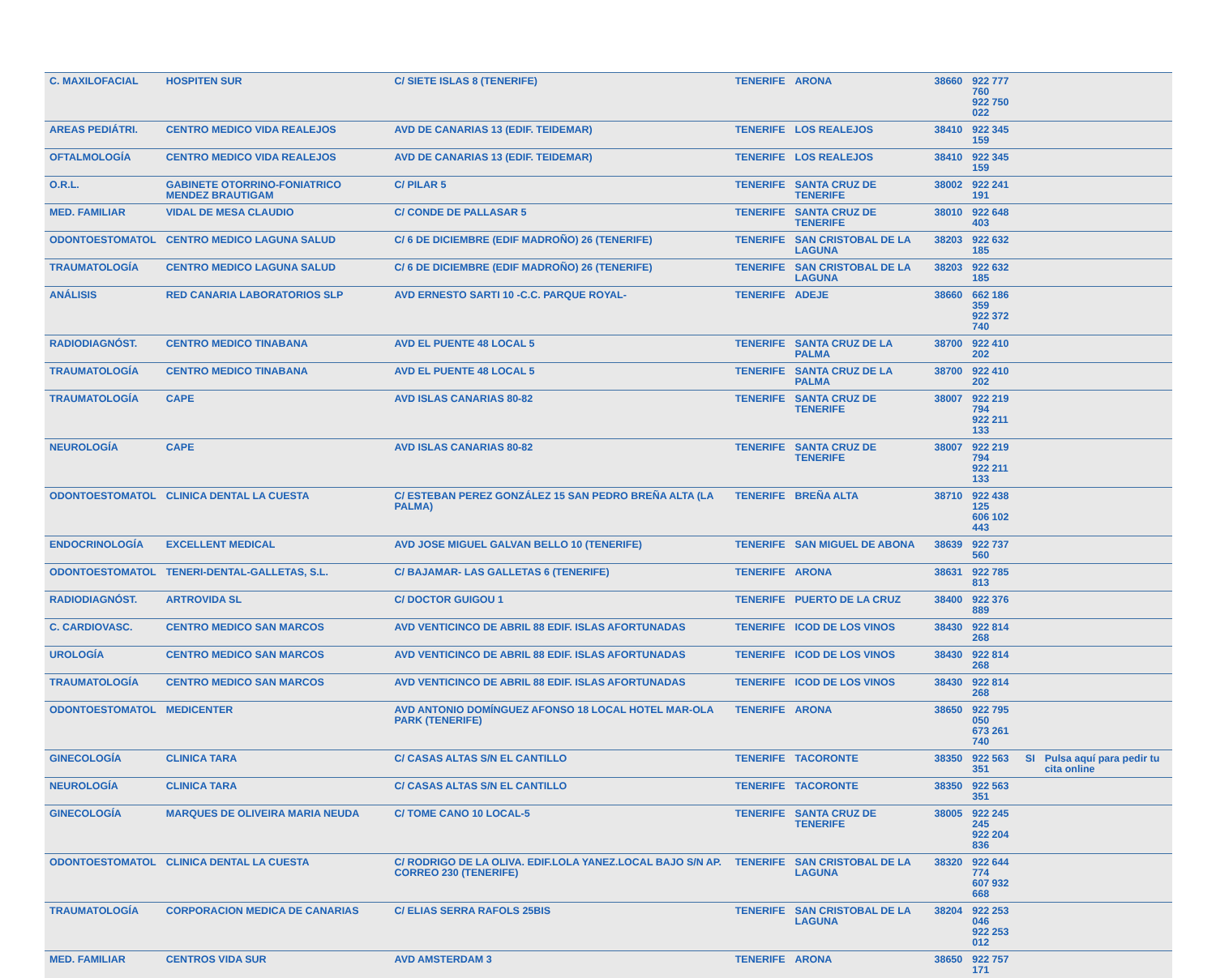| C. MAXILOFACIAL | HOSPITEN SUR | C/ SIETE ISLAS 8 (TENERIFE) | TENERIFE | ARONA | 38660 | 922 777 760 922 750 022 | | |
| AREAS PEDIÁTRI. | CENTRO MEDICO VIDA REALEJOS | AVD DE CANARIAS 13 (EDIF. TEIDEMAR) | TENERIFE | LOS REALEJOS | 38410 | 922 345 159 | | |
| OFTALMOLOGÍA | CENTRO MEDICO VIDA REALEJOS | AVD DE CANARIAS 13 (EDIF. TEIDEMAR) | TENERIFE | LOS REALEJOS | 38410 | 922 345 159 | | |
| O.R.L. | GABINETE OTORRINO-FONIATRICO MENDEZ BRAUTIGAM | C/ PILAR 5 | TENERIFE | SANTA CRUZ DE TENERIFE | 38002 | 922 241 191 | | |
| MED. FAMILIAR | VIDAL DE MESA CLAUDIO | C/ CONDE DE PALLASAR 5 | TENERIFE | SANTA CRUZ DE TENERIFE | 38010 | 922 648 403 | | |
| ODONTOESTOMATOL | CENTRO MEDICO LAGUNA SALUD | C/ 6 DE DICIEMBRE (EDIF MADROÑO) 26 (TENERIFE) | TENERIFE | SAN CRISTOBAL DE LA LAGUNA | 38203 | 922 632 185 | | |
| TRAUMATOLOGÍA | CENTRO MEDICO LAGUNA SALUD | C/ 6 DE DICIEMBRE (EDIF MADROÑO) 26 (TENERIFE) | TENERIFE | SAN CRISTOBAL DE LA LAGUNA | 38203 | 922 632 185 | | |
| ANÁLISIS | RED CANARIA LABORATORIOS SLP | AVD ERNESTO SARTI 10 -C.C. PARQUE ROYAL- | TENERIFE | ADEJE | 38660 | 662 186 359 922 372 740 | | |
| RADIODIAGNÓST. | CENTRO MEDICO TINABANA | AVD EL PUENTE 48 LOCAL 5 | TENERIFE | SANTA CRUZ DE LA PALMA | 38700 | 922 410 202 | | |
| TRAUMATOLOGÍA | CENTRO MEDICO TINABANA | AVD EL PUENTE 48 LOCAL 5 | TENERIFE | SANTA CRUZ DE LA PALMA | 38700 | 922 410 202 | | |
| TRAUMATOLOGÍA | CAPE | AVD ISLAS CANARIAS 80-82 | TENERIFE | SANTA CRUZ DE TENERIFE | 38007 | 922 219 794 922 211 133 | | |
| NEUROLOGÍA | CAPE | AVD ISLAS CANARIAS 80-82 | TENERIFE | SANTA CRUZ DE TENERIFE | 38007 | 922 219 794 922 211 133 | | |
| ODONTOESTOMATOL | CLINICA DENTAL LA CUESTA | C/ ESTEBAN PEREZ GONZÁLEZ 15 SAN PEDRO BREÑA ALTA (LA PALMA) | TENERIFE | BREÑA ALTA | 38710 | 922 438 125 606 102 443 | | |
| ENDOCRINOLOGÍA | EXCELLENT MEDICAL | AVD JOSE MIGUEL GALVAN BELLO 10 (TENERIFE) | TENERIFE | SAN MIGUEL DE ABONA | 38639 | 922 737 560 | | |
| ODONTOESTOMATOL | TENERI-DENTAL-GALLETAS, S.L. | C/ BAJAMAR- LAS GALLETAS 6 (TENERIFE) | TENERIFE | ARONA | 38631 | 922 785 813 | | |
| RADIODIAGNÓST. | ARTROVIDA SL | C/ DOCTOR GUIGOU 1 | TENERIFE | PUERTO DE LA CRUZ | 38400 | 922 376 889 | | |
| C. CARDIOVASC. | CENTRO MEDICO SAN MARCOS | AVD VENTICINCO DE ABRIL 88 EDIF. ISLAS AFORTUNADAS | TENERIFE | ICOD DE LOS VINOS | 38430 | 922 814 268 | | |
| UROLOGÍA | CENTRO MEDICO SAN MARCOS | AVD VENTICINCO DE ABRIL 88 EDIF. ISLAS AFORTUNADAS | TENERIFE | ICOD DE LOS VINOS | 38430 | 922 814 268 | | |
| TRAUMATOLOGÍA | CENTRO MEDICO SAN MARCOS | AVD VENTICINCO DE ABRIL 88 EDIF. ISLAS AFORTUNADAS | TENERIFE | ICOD DE LOS VINOS | 38430 | 922 814 268 | | |
| ODONTOESTOMATOL | MEDICENTER | AVD ANTONIO DOMÍNGUEZ AFONSO 18 LOCAL HOTEL MAR-OLA PARK (TENERIFE) | TENERIFE | ARONA | 38650 | 922 795 050 673 261 740 | | |
| GINECOLOGÍA | CLINICA TARA | C/ CASAS ALTAS S/N EL CANTILLO | TENERIFE | TACORONTE | 38350 | 922 563 351 | SI | Pulsa aquí para pedir tu cita online |
| NEUROLOGÍA | CLINICA TARA | C/ CASAS ALTAS S/N EL CANTILLO | TENERIFE | TACORONTE | 38350 | 922 563 351 | | |
| GINECOLOGÍA | MARQUES DE OLIVEIRA MARIA NEUDA | C/ TOME CANO 10 LOCAL-5 | TENERIFE | SANTA CRUZ DE TENERIFE | 38005 | 922 245 245 922 204 836 | | |
| ODONTOESTOMATOL | CLINICA DENTAL LA CUESTA | C/ RODRIGO DE LA OLIVA. EDIF.LOLA YANEZ.LOCAL BAJO S/N AP. CORREO 230 (TENERIFE) | TENERIFE | SAN CRISTOBAL DE LA LAGUNA | 38320 | 922 644 774 607 932 668 | | |
| TRAUMATOLOGÍA | CORPORACION MEDICA DE CANARIAS | C/ ELIAS SERRA RAFOLS 25BIS | TENERIFE | SAN CRISTOBAL DE LA LAGUNA | 38204 | 922 253 046 922 253 012 | | |
| MED. FAMILIAR | CENTROS VIDA SUR | AVD AMSTERDAM 3 | TENERIFE | ARONA | 38650 | 922 757 171 | | |